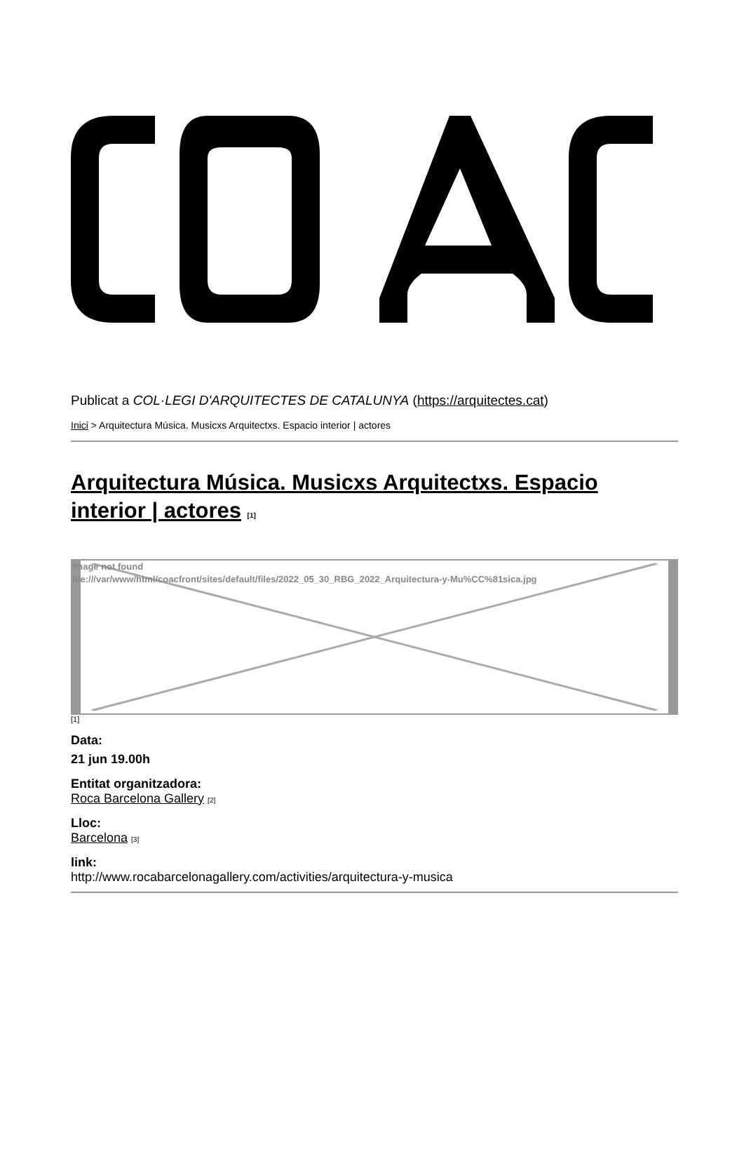Publicat a COL·LEGI D'ARQUITECTES DE CATALUNYA (https://arquitectes.cat)
Inici > Arquitectura Música. Musicxs Arquitectxs. Espacio interior | actores
Arquitectura Música. Musicxs Arquitectxs. Espacio interior | actores [1]
Image not found
file:///var/www/html/coacfront/sites/default/files/2022_05_30_RBG_2022_Arquitectura-y-Mu%CC%81sica.jpg
[1]
Data:
21 jun 19.00h
Entitat organitzadora:
Roca Barcelona Gallery [2]
Lloc:
Barcelona [3]
link:
http://www.rocabarcelonagallery.com/activities/arquitectura-y-musica